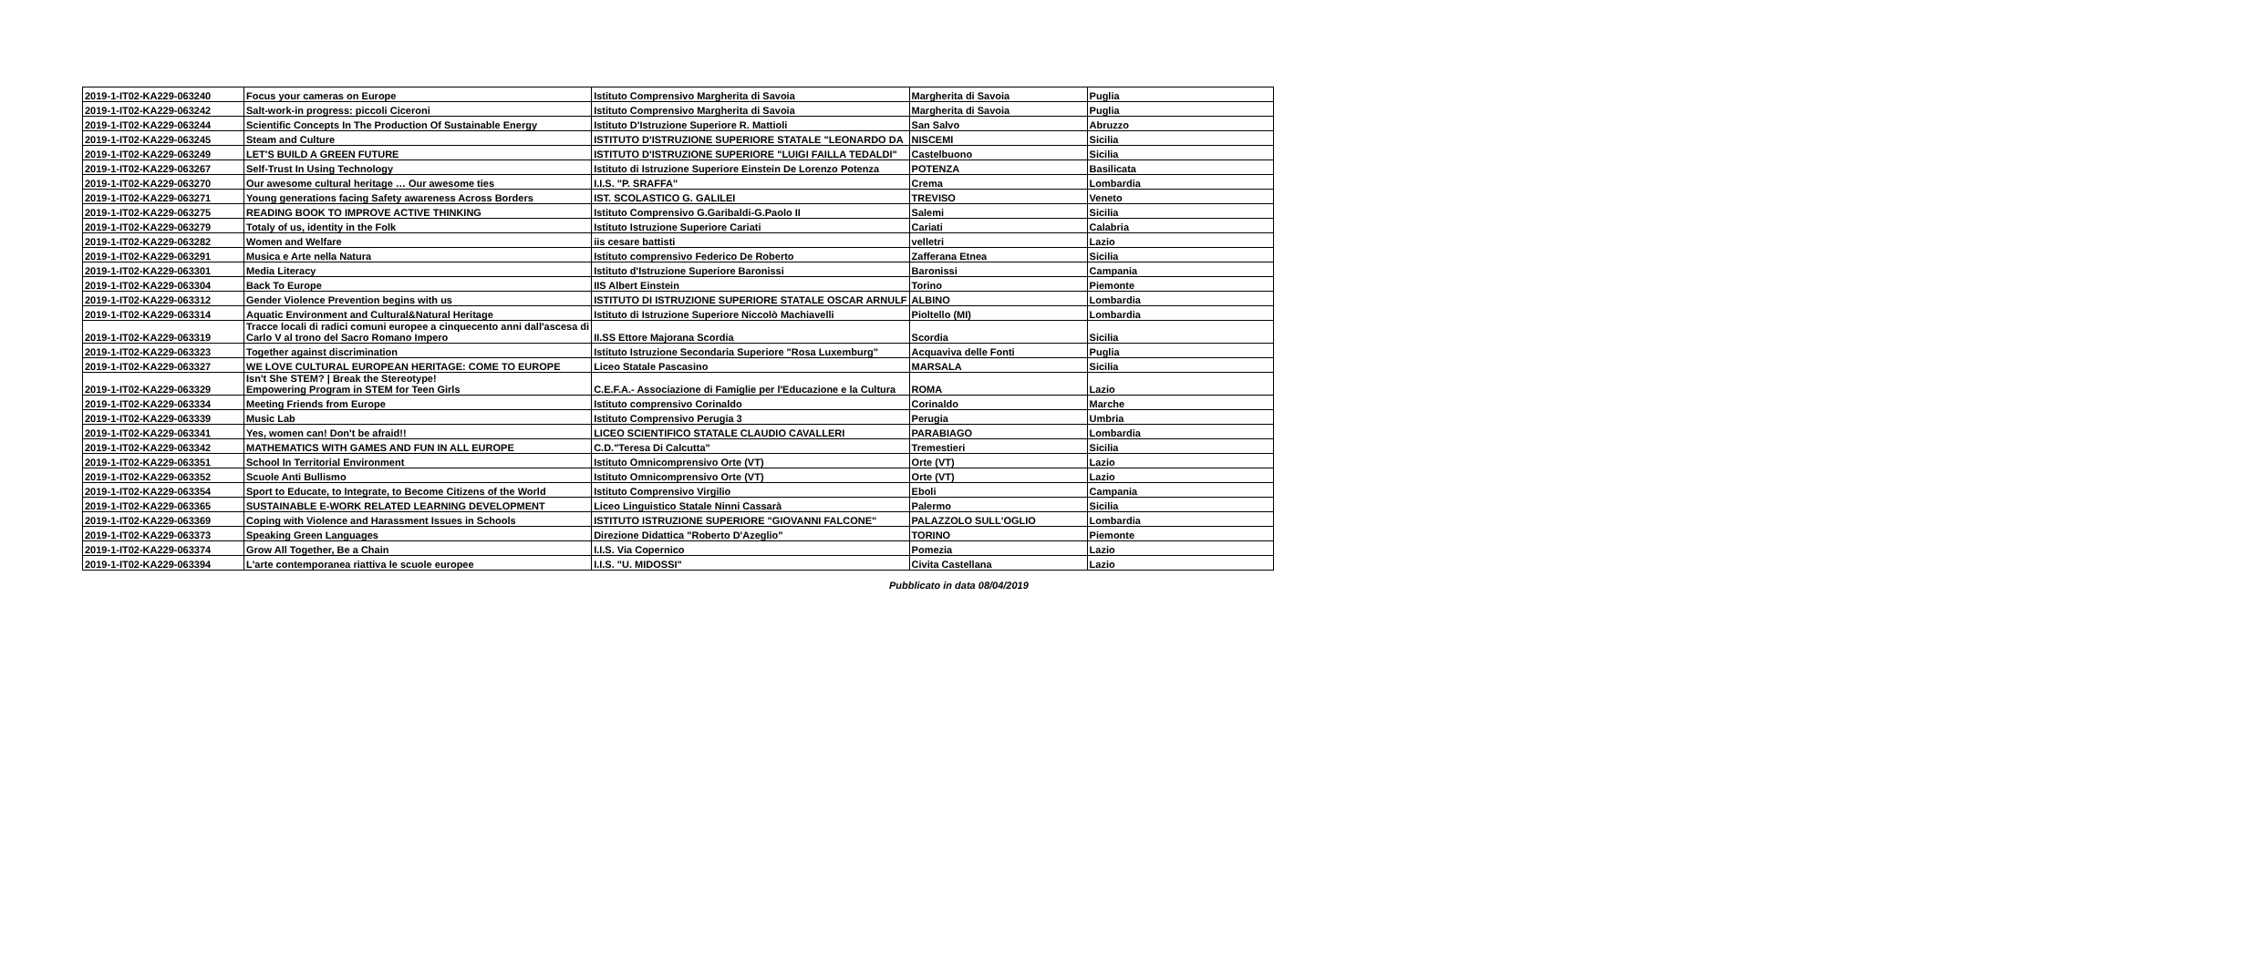| 2019-1-IT02-KA229-063240 | Focus your cameras on Europe | Istituto Comprensivo Margherita di Savoia | Margherita di Savoia | Puglia |
| 2019-1-IT02-KA229-063242 | Salt-work-in progress: piccoli Ciceroni | Istituto Comprensivo Margherita di Savoia | Margherita di Savoia | Puglia |
| 2019-1-IT02-KA229-063244 | Scientific Concepts In The Production Of Sustainable Energy | Istituto D'Istruzione Superiore R. Mattioli | San Salvo | Abruzzo |
| 2019-1-IT02-KA229-063245 | Steam and Culture | ISTITUTO D'ISTRUZIONE SUPERIORE STATALE "LEONARDO DA | NISCEMI | Sicilia |
| 2019-1-IT02-KA229-063249 | LET'S BUILD A GREEN FUTURE | ISTITUTO D'ISTRUZIONE SUPERIORE "LUIGI FAILLA TEDALDI" | Castelbuono | Sicilia |
| 2019-1-IT02-KA229-063267 | Self-Trust In Using Technology | Istituto di Istruzione Superiore Einstein De Lorenzo Potenza | POTENZA | Basilicata |
| 2019-1-IT02-KA229-063270 | Our awesome cultural heritage … Our awesome ties | I.I.S. "P. SRAFFA" | Crema | Lombardia |
| 2019-1-IT02-KA229-063271 | Young generations facing Safety awareness Across Borders | IST. SCOLASTICO G. GALILEI | TREVISO | Veneto |
| 2019-1-IT02-KA229-063275 | READING BOOK TO IMPROVE ACTIVE THINKING | Istituto Comprensivo G.Garibaldi-G.Paolo II | Salemi | Sicilia |
| 2019-1-IT02-KA229-063279 | Totaly of us, identity in the Folk | Istituto Istruzione Superiore Cariati | Cariati | Calabria |
| 2019-1-IT02-KA229-063282 | Women and Welfare | iis cesare battisti | velletri | Lazio |
| 2019-1-IT02-KA229-063291 | Musica e Arte nella Natura | Istituto comprensivo Federico De Roberto | Zafferana Etnea | Sicilia |
| 2019-1-IT02-KA229-063301 | Media Literacy | Istituto d'Istruzione Superiore Baronissi | Baronissi | Campania |
| 2019-1-IT02-KA229-063304 | Back To Europe | IIS Albert Einstein | Torino | Piemonte |
| 2019-1-IT02-KA229-063312 | Gender Violence Prevention begins with us | ISTITUTO DI ISTRUZIONE SUPERIORE STATALE OSCAR ARNULF | ALBINO | Lombardia |
| 2019-1-IT02-KA229-063314 | Aquatic Environment and Cultural&Natural Heritage | Istituto di Istruzione Superiore Niccolò Machiavelli | Pioltello (MI) | Lombardia |
| 2019-1-IT02-KA229-063319 | Tracce locali di radici comuni europee a cinquecento anni dall'ascesa di Carlo V al trono del Sacro Romano Impero | II.SS Ettore Majorana Scordia | Scordia | Sicilia |
| 2019-1-IT02-KA229-063323 | Together against discrimination | Istituto Istruzione Secondaria Superiore "Rosa Luxemburg" | Acquaviva delle Fonti | Puglia |
| 2019-1-IT02-KA229-063327 | WE LOVE CULTURAL EUROPEAN HERITAGE: COME TO EUROPE | Liceo Statale Pascasino | MARSALA | Sicilia |
| 2019-1-IT02-KA229-063329 | Isn't She STEM? / Break the Stereotype! Empowering Program in STEM for Teen Girls | C.E.F.A.- Associazione di Famiglie per l'Educazione e la Cultura | ROMA | Lazio |
| 2019-1-IT02-KA229-063334 | Meeting Friends from Europe | Istituto comprensivo Corinaldo | Corinaldo | Marche |
| 2019-1-IT02-KA229-063339 | Music Lab | Istituto Comprensivo Perugia 3 | Perugia | Umbria |
| 2019-1-IT02-KA229-063341 | Yes, women can! Don't be afraid!! | LICEO SCIENTIFICO STATALE CLAUDIO CAVALLERI | PARABIAGO | Lombardia |
| 2019-1-IT02-KA229-063342 | MATHEMATICS WITH GAMES AND FUN IN ALL EUROPE | C.D."Teresa Di Calcutta" | Tremestieri | Sicilia |
| 2019-1-IT02-KA229-063351 | School In Territorial Environment | Istituto Omnicomprensivo Orte (VT) | Orte (VT) | Lazio |
| 2019-1-IT02-KA229-063352 | Scuole Anti Bullismo | Istituto Omnicomprensivo Orte (VT) | Orte (VT) | Lazio |
| 2019-1-IT02-KA229-063354 | Sport to Educate, to Integrate, to Become Citizens of the World | Istituto Comprensivo Virgilio | Eboli | Campania |
| 2019-1-IT02-KA229-063365 | SUSTAINABLE E-WORK RELATED LEARNING DEVELOPMENT | Liceo Linguistico Statale Ninni Cassarà | Palermo | Sicilia |
| 2019-1-IT02-KA229-063369 | Coping with Violence and Harassment Issues in Schools | ISTITUTO ISTRUZIONE SUPERIORE "GIOVANNI FALCONE" | PALAZZOLO SULL'OGLIO | Lombardia |
| 2019-1-IT02-KA229-063373 | Speaking Green Languages | Direzione Didattica "Roberto D'Azeglio" | TORINO | Piemonte |
| 2019-1-IT02-KA229-063374 | Grow All Together, Be a Chain | I.I.S. Via Copernico | Pomezia | Lazio |
| 2019-1-IT02-KA229-063394 | L'arte contemporanea riattiva le scuole europee | I.I.S. "U. MIDOSSI" | Civita Castellana | Lazio |
Pubblicato in data 08/04/2019